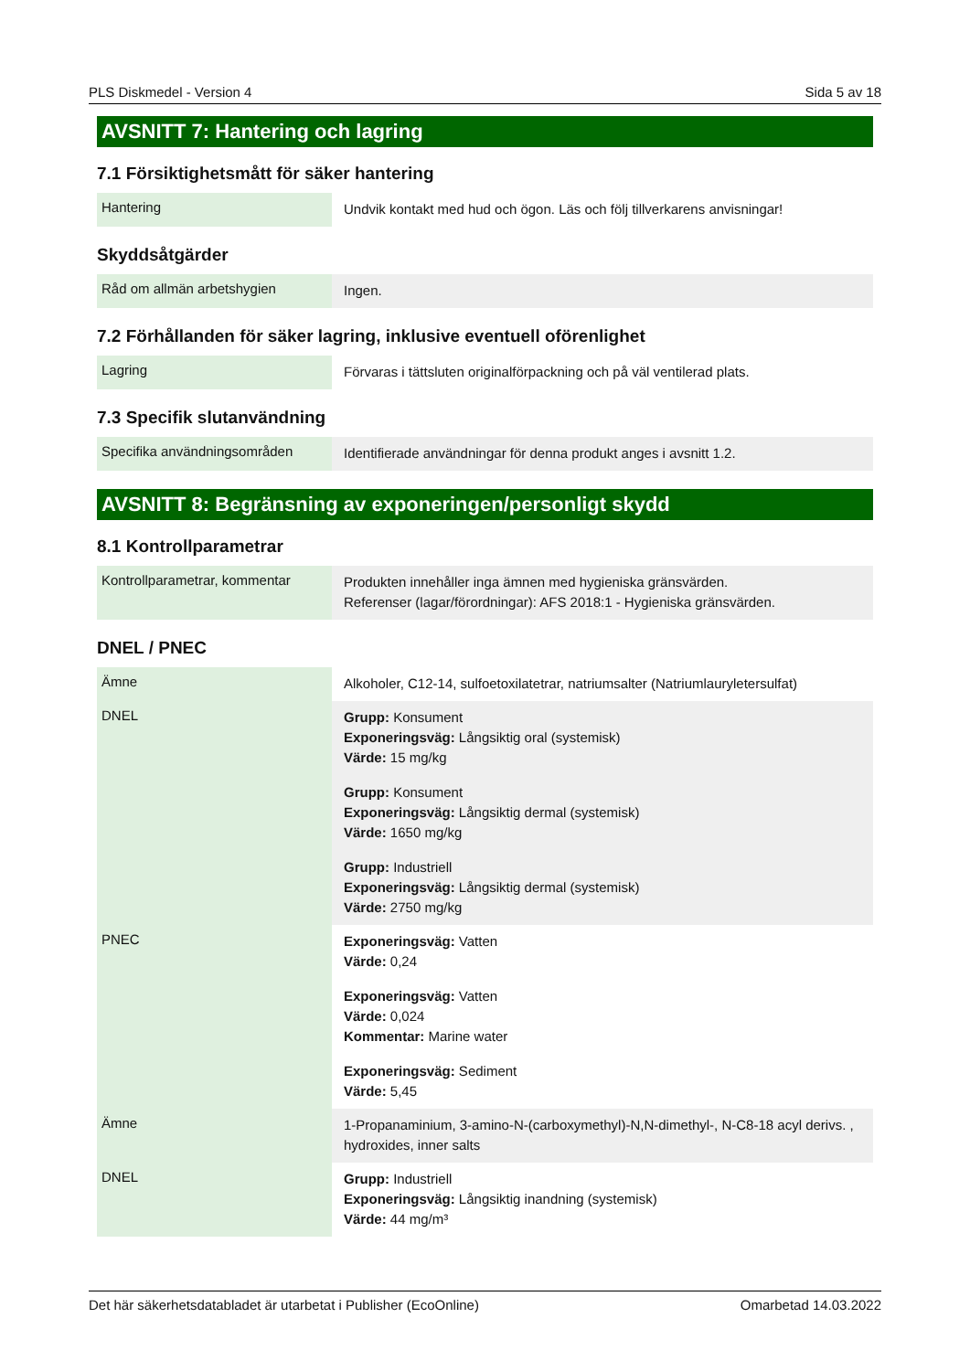PLS Diskmedel - Version 4 Sida 5 av 18
AVSNITT 7: Hantering och lagring
7.1 Försiktighetsmått för säker hantering
| Hantering | Undvik kontakt med hud och ögon. Läs och följ tillverkarens anvisningar! |
Skyddsåtgärder
| Råd om allmän arbetshygien | Ingen. |
7.2 Förhållanden för säker lagring, inklusive eventuell oförenlighet
| Lagring | Förvaras i tättsluten originalförpackning och på väl ventilerad plats. |
7.3 Specifik slutanvändning
| Specifika användningsområden | Identifierade användningar för denna produkt anges i avsnitt 1.2. |
AVSNITT 8: Begränsning av exponeringen/personligt skydd
8.1 Kontrollparametrar
| Kontrollparametrar, kommentar | Produkten innehåller inga ämnen med hygieniska gränsvärden. Referenser (lagar/förordningar): AFS 2018:1 - Hygieniska gränsvärden. |
DNEL / PNEC
| Ämne | Alkoholer, C12-14, sulfoetoxilatetrar, natriumsalter (Natriumlauryletersulfat) |
| DNEL | Grupp: Konsument Exponeringsväg: Långsiktig oral (systemisk) Värde: 15 mg/kg Grupp: Konsument Exponeringsväg: Långsiktig dermal (systemisk) Värde: 1650 mg/kg Grupp: Industriell Exponeringsväg: Långsiktig dermal (systemisk) Värde: 2750 mg/kg |
| PNEC | Exponeringsväg: Vatten Värde: 0,24 Exponeringsväg: Vatten Värde: 0,024 Kommentar: Marine water Exponeringsväg: Sediment Värde: 5,45 |
| Ämne | 1-Propanaminium, 3-amino-N-(carboxymethyl)-N,N-dimethyl-, N-C8-18 acyl derivs. , hydroxides, inner salts |
| DNEL | Grupp: Industriell Exponeringsväg: Långsiktig inandning (systemisk) Värde: 44 mg/m³ |
Det här säkerhetsdatabladet är utarbetat i Publisher (EcoOnline) Omarbetad 14.03.2022